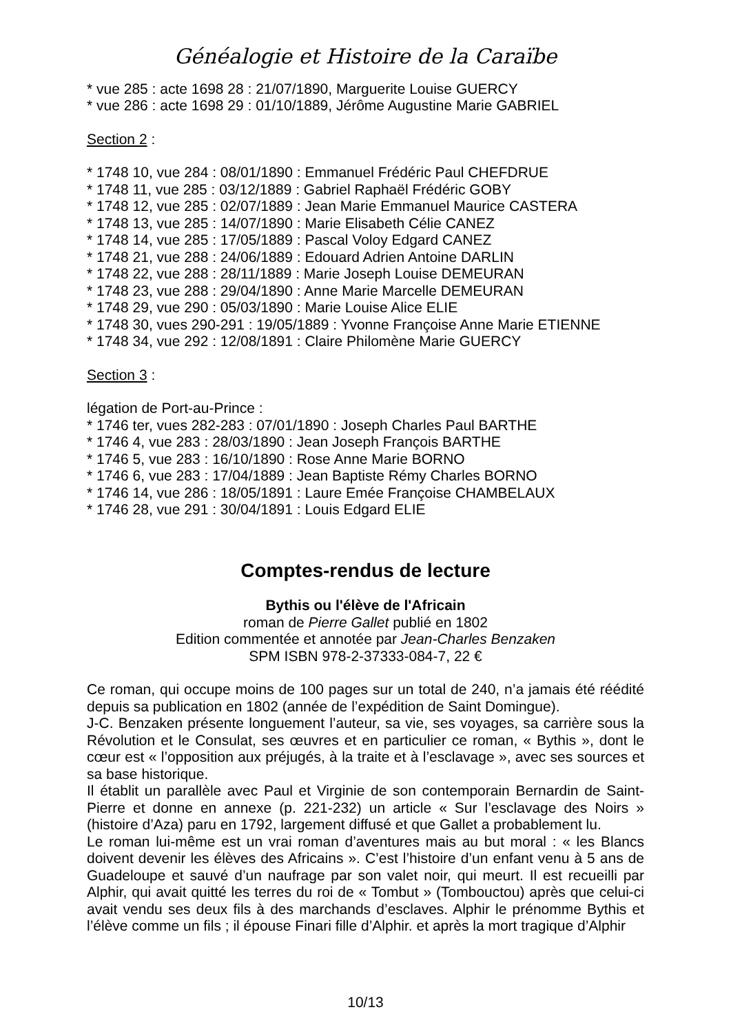Généalogie et Histoire de la Caraïbe
* vue 285 : acte 1698 28 : 21/07/1890, Marguerite Louise GUERCY
* vue 286 : acte 1698 29 : 01/10/1889, Jérôme Augustine Marie GABRIEL
Section 2 :
* 1748 10, vue 284 : 08/01/1890 : Emmanuel Frédéric Paul CHEFDRUE
* 1748 11, vue 285 : 03/12/1889 : Gabriel Raphaël Frédéric GOBY
* 1748 12, vue 285 : 02/07/1889 : Jean Marie Emmanuel Maurice CASTERA
* 1748 13, vue 285 : 14/07/1890 : Marie Elisabeth Célie CANEZ
* 1748 14, vue 285 : 17/05/1889 : Pascal Voloy Edgard CANEZ
* 1748 21, vue 288 : 24/06/1889 : Edouard Adrien Antoine DARLIN
* 1748 22, vue 288 : 28/11/1889 : Marie Joseph Louise DEMEURAN
* 1748 23, vue 288 : 29/04/1890 : Anne Marie Marcelle DEMEURAN
* 1748 29, vue 290 : 05/03/1890 : Marie Louise Alice ELIE
* 1748 30, vues 290-291 : 19/05/1889 : Yvonne Françoise Anne Marie ETIENNE
* 1748 34, vue 292 : 12/08/1891 : Claire Philomène Marie GUERCY
Section 3 :
légation de Port-au-Prince :
* 1746 ter, vues 282-283 : 07/01/1890 : Joseph Charles Paul BARTHE
* 1746 4, vue 283 : 28/03/1890 : Jean Joseph François BARTHE
* 1746 5, vue 283 : 16/10/1890 : Rose Anne Marie BORNO
* 1746 6, vue 283 : 17/04/1889 : Jean Baptiste Rémy Charles BORNO
* 1746 14, vue 286 : 18/05/1891 : Laure Emée Françoise CHAMBELAUX
* 1746 28, vue 291 : 30/04/1891 : Louis Edgard ELIE
Comptes-rendus de lecture
Bythis ou l'élève de l'Africain
roman de Pierre Gallet publié en 1802
Edition commentée et annotée par Jean-Charles Benzaken
SPM ISBN 978-2-37333-084-7, 22 €
Ce roman, qui occupe moins de 100 pages sur un total de 240, n’a jamais été réédité depuis sa publication en 1802 (année de l’expédition de Saint Domingue).
J-C. Benzaken présente longuement l’auteur, sa vie, ses voyages, sa carrière sous la Révolution et le Consulat, ses œuvres et en particulier ce roman, « Bythis », dont le cœur est « l’opposition aux préjugés, à la traite et à l’esclavage », avec ses sources et sa base historique.
Il établit un parallèle avec Paul et Virginie de son contemporain Bernardin de Saint-Pierre et donne en annexe (p. 221-232) un article « Sur l’esclavage des Noirs » (histoire d’Aza) paru en 1792, largement diffusé et que Gallet a probablement lu.
Le roman lui-même est un vrai roman d’aventures mais au but moral : « les Blancs doivent devenir les élèves des Africains ». C’est l’histoire d’un enfant venu à 5 ans de Guadeloupe et sauvé d’un naufrage par son valet noir, qui meurt. Il est recueilli par Alphir, qui avait quitté les terres du roi de « Tombut » (Tombouctou) après que celui-ci avait vendu ses deux fils à des marchands d’esclaves. Alphir le prénomme Bythis et l’élève comme un fils ; il épouse Finari fille d’Alphir. et après la mort tragique d’Alphir
10/13